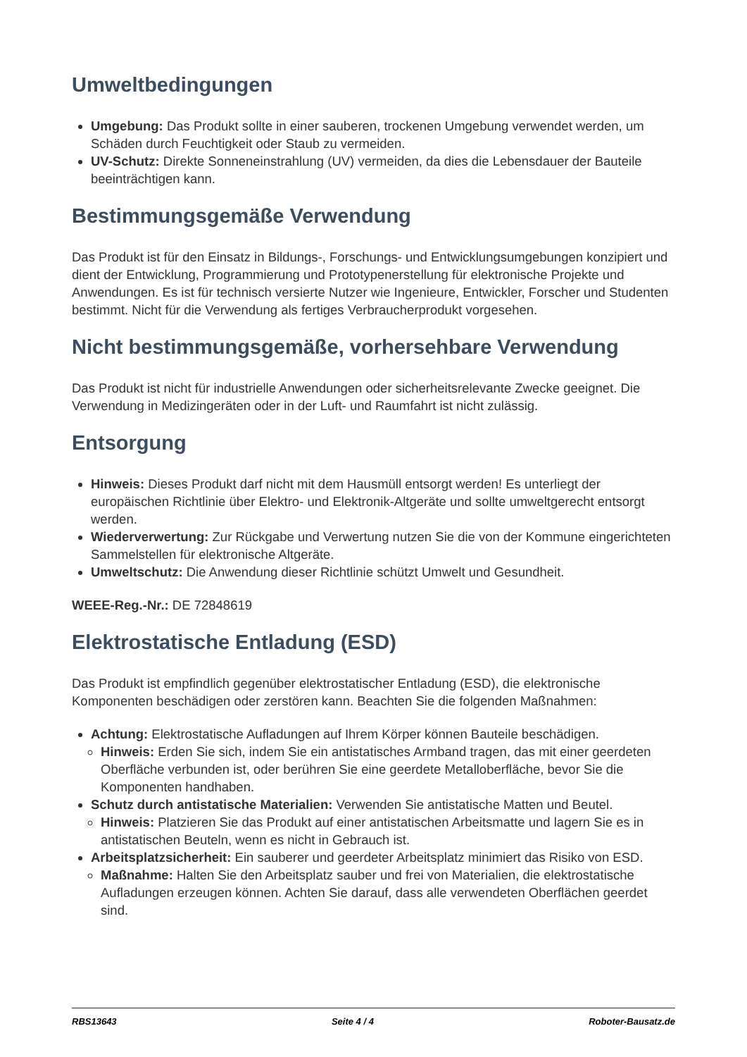Umweltbedingungen
Umgebung: Das Produkt sollte in einer sauberen, trockenen Umgebung verwendet werden, um Schäden durch Feuchtigkeit oder Staub zu vermeiden.
UV-Schutz: Direkte Sonneneinstrahlung (UV) vermeiden, da dies die Lebensdauer der Bauteile beeinträchtigen kann.
Bestimmungsgemäße Verwendung
Das Produkt ist für den Einsatz in Bildungs-, Forschungs- und Entwicklungsumgebungen konzipiert und dient der Entwicklung, Programmierung und Prototypenerstellung für elektronische Projekte und Anwendungen. Es ist für technisch versierte Nutzer wie Ingenieure, Entwickler, Forscher und Studenten bestimmt. Nicht für die Verwendung als fertiges Verbraucherprodukt vorgesehen.
Nicht bestimmungsgemäße, vorhersehbare Verwendung
Das Produkt ist nicht für industrielle Anwendungen oder sicherheitsrelevante Zwecke geeignet. Die Verwendung in Medizingeräten oder in der Luft- und Raumfahrt ist nicht zulässig.
Entsorgung
Hinweis: Dieses Produkt darf nicht mit dem Hausmüll entsorgt werden! Es unterliegt der europäischen Richtlinie über Elektro- und Elektronik-Altgeräte und sollte umweltgerecht entsorgt werden.
Wiederverwertung: Zur Rückgabe und Verwertung nutzen Sie die von der Kommune eingerichteten Sammelstellen für elektronische Altgeräte.
Umweltschutz: Die Anwendung dieser Richtlinie schützt Umwelt und Gesundheit.
WEEE-Reg.-Nr.: DE 72848619
Elektrostatische Entladung (ESD)
Das Produkt ist empfindlich gegenüber elektrostatischer Entladung (ESD), die elektronische Komponenten beschädigen oder zerstören kann. Beachten Sie die folgenden Maßnahmen:
Achtung: Elektrostatische Aufladungen auf Ihrem Körper können Bauteile beschädigen.
Hinweis: Erden Sie sich, indem Sie ein antistatisches Armband tragen, das mit einer geerdeten Oberfläche verbunden ist, oder berühren Sie eine geerdete Metalloberfläche, bevor Sie die Komponenten handhaben.
Schutz durch antistatische Materialien: Verwenden Sie antistatische Matten und Beutel.
Hinweis: Platzieren Sie das Produkt auf einer antistatischen Arbeitsmatte und lagern Sie es in antistatischen Beuteln, wenn es nicht in Gebrauch ist.
Arbeitsplatzsicherheit: Ein sauberer und geerdeter Arbeitsplatz minimiert das Risiko von ESD.
Maßnahme: Halten Sie den Arbeitsplatz sauber und frei von Materialien, die elektrostatische Aufladungen erzeugen können. Achten Sie darauf, dass alle verwendeten Oberflächen geerdet sind.
RBS13643 Seite 4 / 4 Roboter-Bausatz.de